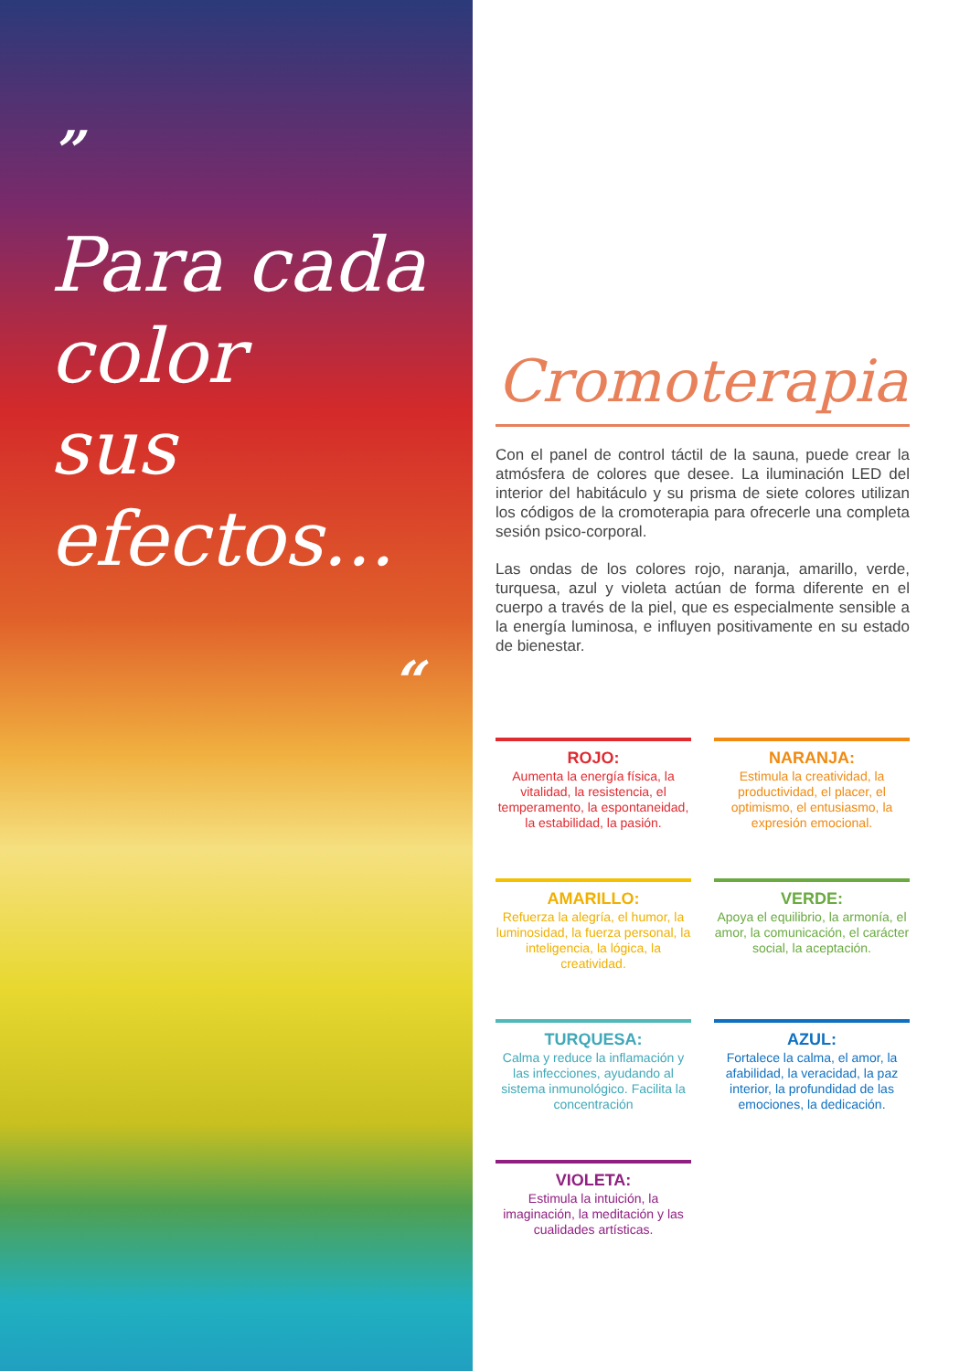”
Para cada
color
sus efectos...
“
Cromoterapia
Con el panel de control táctil de la sauna, puede crear la atmósfera de colores que desee. La iluminación LED del interior del habitáculo y su prisma de siete colores utilizan los códigos de la cromoterapia para ofrecerle una completa sesión psico-corporal.
Las ondas de los colores rojo, naranja, amarillo, verde, turquesa, azul y violeta actúan de forma diferente en el cuerpo a través de la piel, que es especialmente sensible a la energía luminosa, e influyen positivamente en su estado de bienestar.
ROJO:
Aumenta la energía física, la vitalidad, la resistencia, el temperamento, la espontaneidad, la estabilidad, la pasión.
NARANJA:
Estimula la creatividad, la productividad, el placer, el optimismo, el entusiasmo, la expresión emocional.
AMARILLO:
Refuerza la alegría, el humor, la luminosidad, la fuerza personal, la inteligencia, la lógica, la creatividad.
VERDE:
Apoya el equilibrio, la armonía, el amor, la comunicación, el carácter social, la aceptación.
TURQUESA:
Calma y reduce la inflamación y las infecciones, ayudando al sistema inmunológico. Facilita la concentración
AZUL:
Fortalece la calma, el amor, la afabilidad, la veracidad, la paz interior, la profundidad de las emociones, la dedicación.
VIOLETA:
Estimula la intuición, la imaginación, la meditación y las cualidades artísticas.